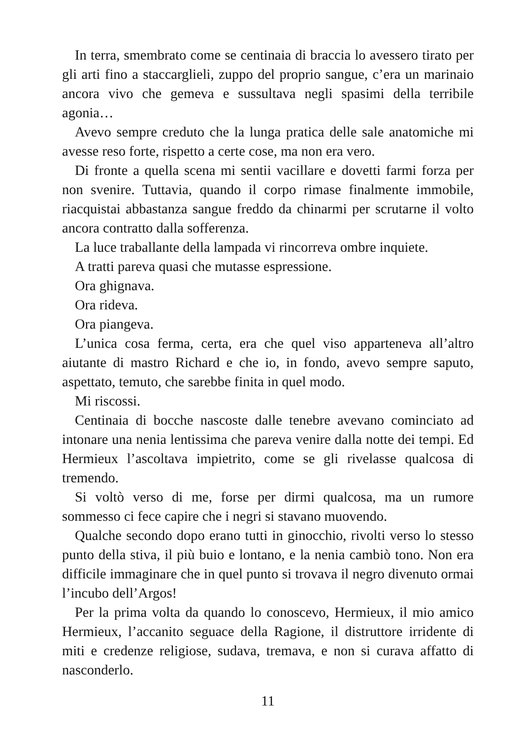In terra, smembrato come se centinaia di braccia lo avessero tirato per gli arti fino a staccarglieli, zuppo del proprio sangue, c’era un marinaio ancora vivo che gemeva e sussultava negli spasimi della terribile agonia…
Avevo sempre creduto che la lunga pratica delle sale anatomiche mi avesse reso forte, rispetto a certe cose, ma non era vero.
Di fronte a quella scena mi sentii vacillare e dovetti farmi forza per non svenire. Tuttavia, quando il corpo rimase finalmente immobile, riacquistai abbastanza sangue freddo da chinarmi per scrutarne il volto ancora contratto dalla sofferenza.
La luce traballante della lampada vi rincorreva ombre inquiete.
A tratti pareva quasi che mutasse espressione.
Ora ghignava.
Ora rideva.
Ora piangeva.
L’unica cosa ferma, certa, era che quel viso apparteneva all’altro aiutante di mastro Richard e che io, in fondo, avevo sempre saputo, aspettato, temuto, che sarebbe finita in quel modo.
Mi riscossi.
Centinaia di bocche nascoste dalle tenebre avevano cominciato ad intonare una nenia lentissima che pareva venire dalla notte dei tempi. Ed Hermieux l’ascoltava impietrito, come se gli rivelasse qualcosa di tremendo.
Si voltò verso di me, forse per dirmi qualcosa, ma un rumore sommesso ci fece capire che i negri si stavano muovendo.
Qualche secondo dopo erano tutti in ginocchio, rivolti verso lo stesso punto della stiva, il più buio e lontano, e la nenia cambiò tono. Non era difficile immaginare che in quel punto si trovava il negro divenuto ormai l’incubo dell’Argos!
Per la prima volta da quando lo conoscevo, Hermieux, il mio amico Hermieux, l’accanito seguace della Ragione, il distruttore irridente di miti e credenze religiose, sudava, tremava, e non si curava affatto di nasconderlo.
11